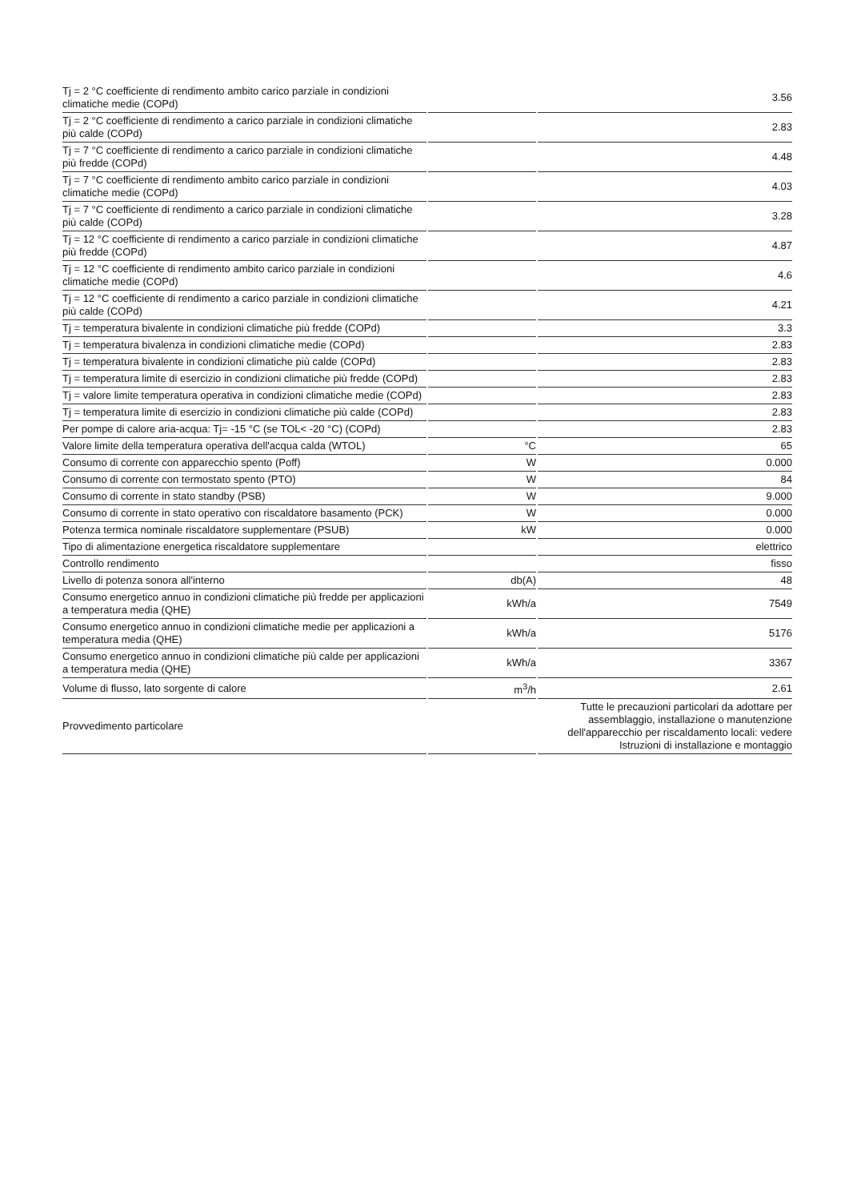| Tj = 2 °C coefficiente di rendimento ambito carico parziale in condizioni climatiche medie (COPd) | | 3.56 |
| Tj = 2 °C coefficiente di rendimento a carico parziale in condizioni climatiche più calde (COPd) | | 2.83 |
| Tj = 7 °C coefficiente di rendimento a carico parziale in condizioni climatiche più fredde (COPd) | | 4.48 |
| Tj = 7 °C coefficiente di rendimento ambito carico parziale in condizioni climatiche medie (COPd) | | 4.03 |
| Tj = 7 °C coefficiente di rendimento a carico parziale in condizioni climatiche più calde (COPd) | | 3.28 |
| Tj = 12 °C coefficiente di rendimento a carico parziale in condizioni climatiche più fredde (COPd) | | 4.87 |
| Tj = 12 °C coefficiente di rendimento ambito carico parziale in condizioni climatiche medie (COPd) | | 4.6 |
| Tj = 12 °C coefficiente di rendimento a carico parziale in condizioni climatiche più calde (COPd) | | 4.21 |
| Tj = temperatura bivalente in condizioni climatiche più fredde (COPd) | | 3.3 |
| Tj = temperatura bivalenza in condizioni climatiche medie (COPd) | | 2.83 |
| Tj = temperatura bivalente in condizioni climatiche più calde (COPd) | | 2.83 |
| Tj = temperatura limite di esercizio in condizioni climatiche più fredde (COPd) | | 2.83 |
| Tj = valore limite temperatura operativa in condizioni climatiche medie (COPd) | | 2.83 |
| Tj = temperatura limite di esercizio in condizioni climatiche più calde (COPd) | | 2.83 |
| Per pompe di calore aria-acqua: Tj= -15 °C (se TOL< -20 °C) (COPd) | | 2.83 |
| Valore limite della temperatura operativa dell'acqua calda (WTOL) | °C | 65 |
| Consumo di corrente con apparecchio spento (Poff) | W | 0.000 |
| Consumo di corrente con termostato spento (PTO) | W | 84 |
| Consumo di corrente in stato standby (PSB) | W | 9.000 |
| Consumo di corrente in stato operativo con riscaldatore basamento (PCK) | W | 0.000 |
| Potenza termica nominale riscaldatore supplementare (PSUB) | kW | 0.000 |
| Tipo di alimentazione energetica riscaldatore supplementare | | elettrico |
| Controllo rendimento | | fisso |
| Livello di potenza sonora all'interno | db(A) | 48 |
| Consumo energetico annuo in condizioni climatiche più fredde per applicazioni a temperatura media (QHE) | kWh/a | 7549 |
| Consumo energetico annuo in condizioni climatiche medie per applicazioni a temperatura media (QHE) | kWh/a | 5176 |
| Consumo energetico annuo in condizioni climatiche più calde per applicazioni a temperatura media (QHE) | kWh/a | 3367 |
| Volume di flusso, lato sorgente di calore | m<sup>3</sup>/h | 2.61 |
| Provvedimento particolare | | Tutte le precauzioni particolari da adottare per assemblaggio, installazione o manutenzione dell'apparecchio per riscaldamento locali: vedere Istruzioni di installazione e montaggio |